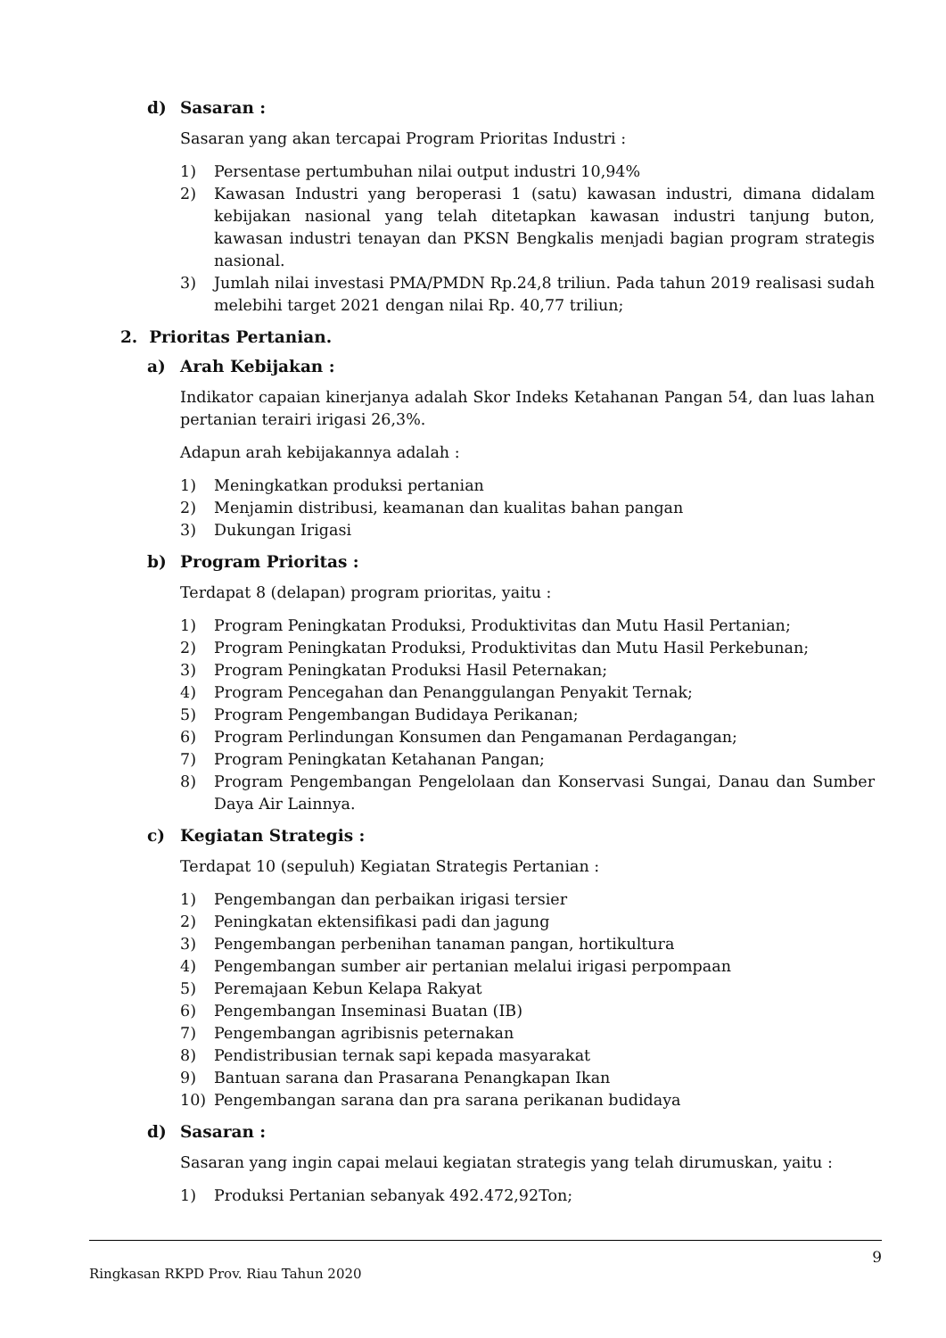d) Sasaran :
Sasaran yang akan tercapai Program Prioritas Industri :
1) Persentase pertumbuhan nilai output industri 10,94%
2) Kawasan Industri yang beroperasi 1 (satu) kawasan industri, dimana didalam kebijakan nasional yang telah ditetapkan kawasan industri tanjung buton, kawasan industri tenayan dan PKSN Bengkalis menjadi bagian program strategis nasional.
3) Jumlah nilai investasi PMA/PMDN Rp.24,8 triliun. Pada tahun 2019 realisasi sudah melebihi target 2021 dengan nilai Rp. 40,77 triliun;
2. Prioritas Pertanian.
a) Arah Kebijakan :
Indikator capaian kinerjanya adalah Skor Indeks Ketahanan Pangan 54, dan luas lahan pertanian terairi irigasi 26,3%.
Adapun arah kebijakannya adalah :
1) Meningkatkan produksi pertanian
2) Menjamin distribusi, keamanan dan kualitas bahan pangan
3) Dukungan Irigasi
b) Program Prioritas :
Terdapat 8 (delapan) program prioritas, yaitu :
1) Program Peningkatan Produksi, Produktivitas dan Mutu Hasil Pertanian;
2) Program Peningkatan Produksi, Produktivitas dan Mutu Hasil Perkebunan;
3) Program Peningkatan Produksi Hasil Peternakan;
4) Program Pencegahan dan Penanggulangan Penyakit Ternak;
5) Program Pengembangan Budidaya Perikanan;
6) Program Perlindungan Konsumen dan Pengamanan Perdagangan;
7) Program Peningkatan Ketahanan Pangan;
8) Program Pengembangan Pengelolaan dan Konservasi Sungai, Danau dan Sumber Daya Air Lainnya.
c) Kegiatan Strategis :
Terdapat 10 (sepuluh) Kegiatan Strategis Pertanian :
1) Pengembangan dan perbaikan irigasi tersier
2) Peningkatan ektensifikasi padi dan jagung
3) Pengembangan perbenihan tanaman pangan, hortikultura
4) Pengembangan sumber air pertanian melalui irigasi perpompaan
5) Peremajaan Kebun Kelapa Rakyat
6) Pengembangan Inseminasi Buatan (IB)
7) Pengembangan agribisnis peternakan
8) Pendistribusian ternak sapi kepada masyarakat
9) Bantuan sarana dan Prasarana Penangkapan Ikan
10) Pengembangan sarana dan pra sarana perikanan budidaya
d) Sasaran :
Sasaran yang ingin capai melaui kegiatan strategis yang telah dirumuskan, yaitu :
1) Produksi Pertanian sebanyak 492.472,92Ton;
9
Ringkasan RKPD Prov. Riau Tahun 2020